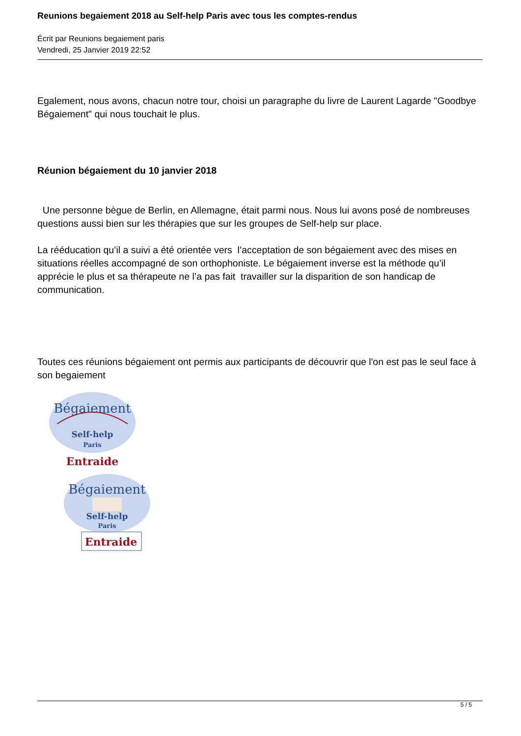Reunions begaiement 2018 au Self-help Paris avec tous les comptes-rendus
Écrit par Reunions begaiement paris
Vendredi, 25 Janvier 2019 22:52
Egalement, nous avons, chacun notre tour, choisi un paragraphe du livre de Laurent Lagarde "Goodbye Bégaiement" qui nous touchait le plus.
Réunion bégaiement du 10 janvier 2018
Une personne bègue de Berlin, en Allemagne, était parmi nous. Nous lui avons posé de nombreuses questions aussi bien sur les thérapies que sur les groupes de Self-help sur place.
La rééducation qu’il a suivi a été orientée vers l’acceptation de son bégaiement avec des mises en situations réelles accompagné de son orthophoniste. Le bégaiement inverse est la méthode qu’il apprécie le plus et sa thérapeute ne l’a pas fait travailler sur la disparition de son handicap de communication.
Toutes ces réunions bégaiement ont permis aux participants de découvrir que l'on est pas le seul face à son begaiement
Bégaiement
Self-help
Paris
Entraide
Bégaiement
Self-help
Paris
Entraide
5 / 5